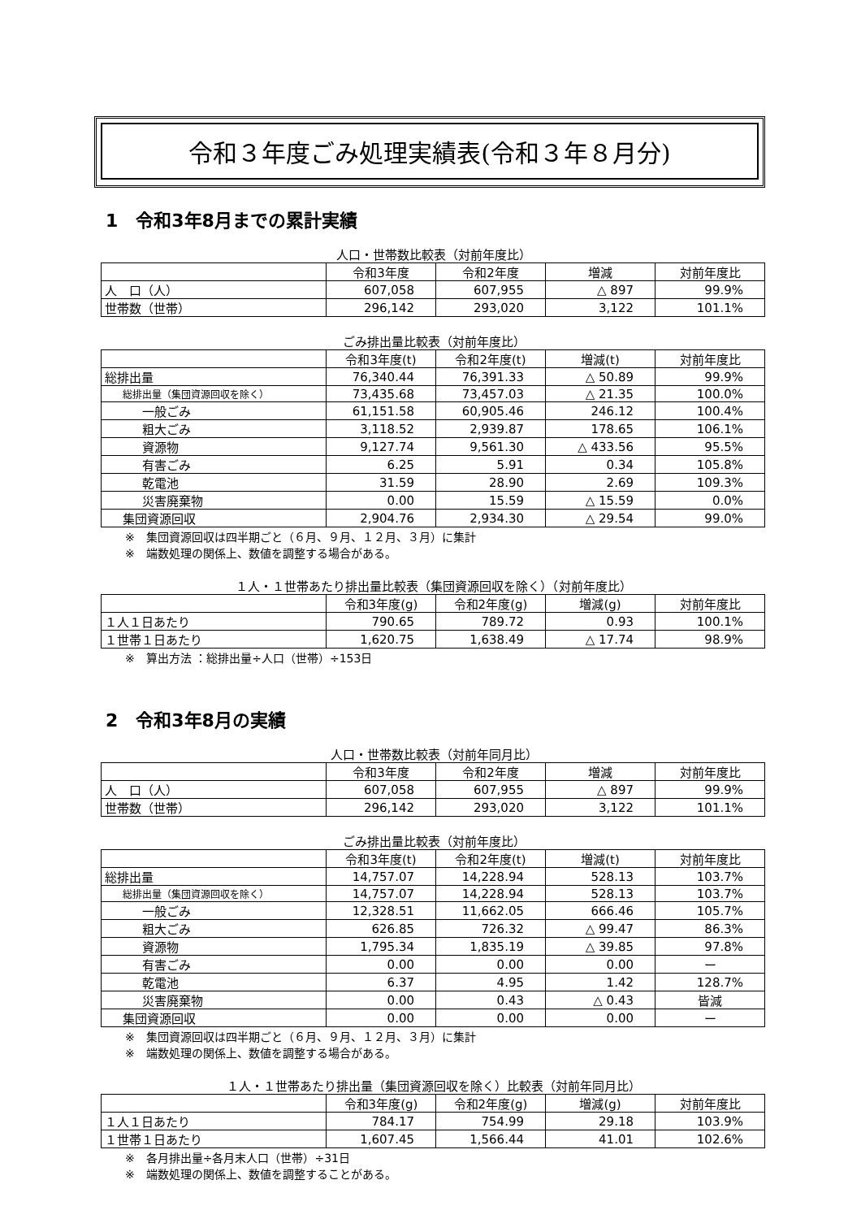令和３年度ごみ処理実績表(令和３年８月分)
1　令和3年8月までの累計実績
人口・世帯数比較表（対前年度比）
| | 令和3年度 | 令和2年度 | 増減 | 対前年度比 |
| 人 口（人） | 607,058 | 607,955 | △ 897 | 99.9% |
| 世帯数（世帯） | 296,142 | 293,020 | 3,122 | 101.1% |
ごみ排出量比較表（対前年度比）
| | 令和3年度(t) | 令和2年度(t) | 増減(t) | 対前年度比 |
| 総排出量 | 76,340.44 | 76,391.33 | △ 50.89 | 99.9% |
| 総排出量（集団資源回収を除く） | 73,435.68 | 73,457.03 | △ 21.35 | 100.0% |
| 一般ごみ | 61,151.58 | 60,905.46 | 246.12 | 100.4% |
| 粗大ごみ | 3,118.52 | 2,939.87 | 178.65 | 106.1% |
| 資源物 | 9,127.74 | 9,561.30 | △ 433.56 | 95.5% |
| 有害ごみ | 6.25 | 5.91 | 0.34 | 105.8% |
| 乾電池 | 31.59 | 28.90 | 2.69 | 109.3% |
| 災害廃棄物 | 0.00 | 15.59 | △ 15.59 | 0.0% |
| 集団資源回収 | 2,904.76 | 2,934.30 | △ 29.54 | 99.0% |
※　集団資源回収は四半期ごと（６月、９月、１２月、３月）に集計
※　端数処理の関係上、数値を調整する場合がある。
１人・１世帯あたり排出量比較表（集団資源回収を除く）（対前年度比）
| | 令和3年度(g) | 令和2年度(g) | 増減(g) | 対前年度比 |
| １人１日あたり | 790.65 | 789.72 | 0.93 | 100.1% |
| １世帯１日あたり | 1,620.75 | 1,638.49 | △ 17.74 | 98.9% |
※　算出方法 ：総排出量÷人口（世帯）÷153日
2　令和3年8月の実績
人口・世帯数比較表（対前年同月比）
| | 令和3年度 | 令和2年度 | 増減 | 対前年度比 |
| 人 口（人） | 607,058 | 607,955 | △ 897 | 99.9% |
| 世帯数（世帯） | 296,142 | 293,020 | 3,122 | 101.1% |
ごみ排出量比較表（対前年度比）
| | 令和3年度(t) | 令和2年度(t) | 増減(t) | 対前年度比 |
| 総排出量 | 14,757.07 | 14,228.94 | 528.13 | 103.7% |
| 総排出量（集団資源回収を除く） | 14,757.07 | 14,228.94 | 528.13 | 103.7% |
| 一般ごみ | 12,328.51 | 11,662.05 | 666.46 | 105.7% |
| 粗大ごみ | 626.85 | 726.32 | △ 99.47 | 86.3% |
| 資源物 | 1,795.34 | 1,835.19 | △ 39.85 | 97.8% |
| 有害ごみ | 0.00 | 0.00 | 0.00 | ー |
| 乾電池 | 6.37 | 4.95 | 1.42 | 128.7% |
| 災害廃棄物 | 0.00 | 0.43 | △ 0.43 | 皆減 |
| 集団資源回収 | 0.00 | 0.00 | 0.00 | ー |
※　集団資源回収は四半期ごと（６月、９月、１２月、３月）に集計
※　端数処理の関係上、数値を調整する場合がある。
１人・１世帯あたり排出量（集団資源回収を除く）比較表（対前年同月比）
| | 令和3年度(g) | 令和2年度(g) | 増減(g) | 対前年度比 |
| １人１日あたり | 784.17 | 754.99 | 29.18 | 103.9% |
| １世帯１日あたり | 1,607.45 | 1,566.44 | 41.01 | 102.6% |
※　各月排出量÷各月末人口（世帯）÷31日
※　端数処理の関係上、数値を調整することがある。